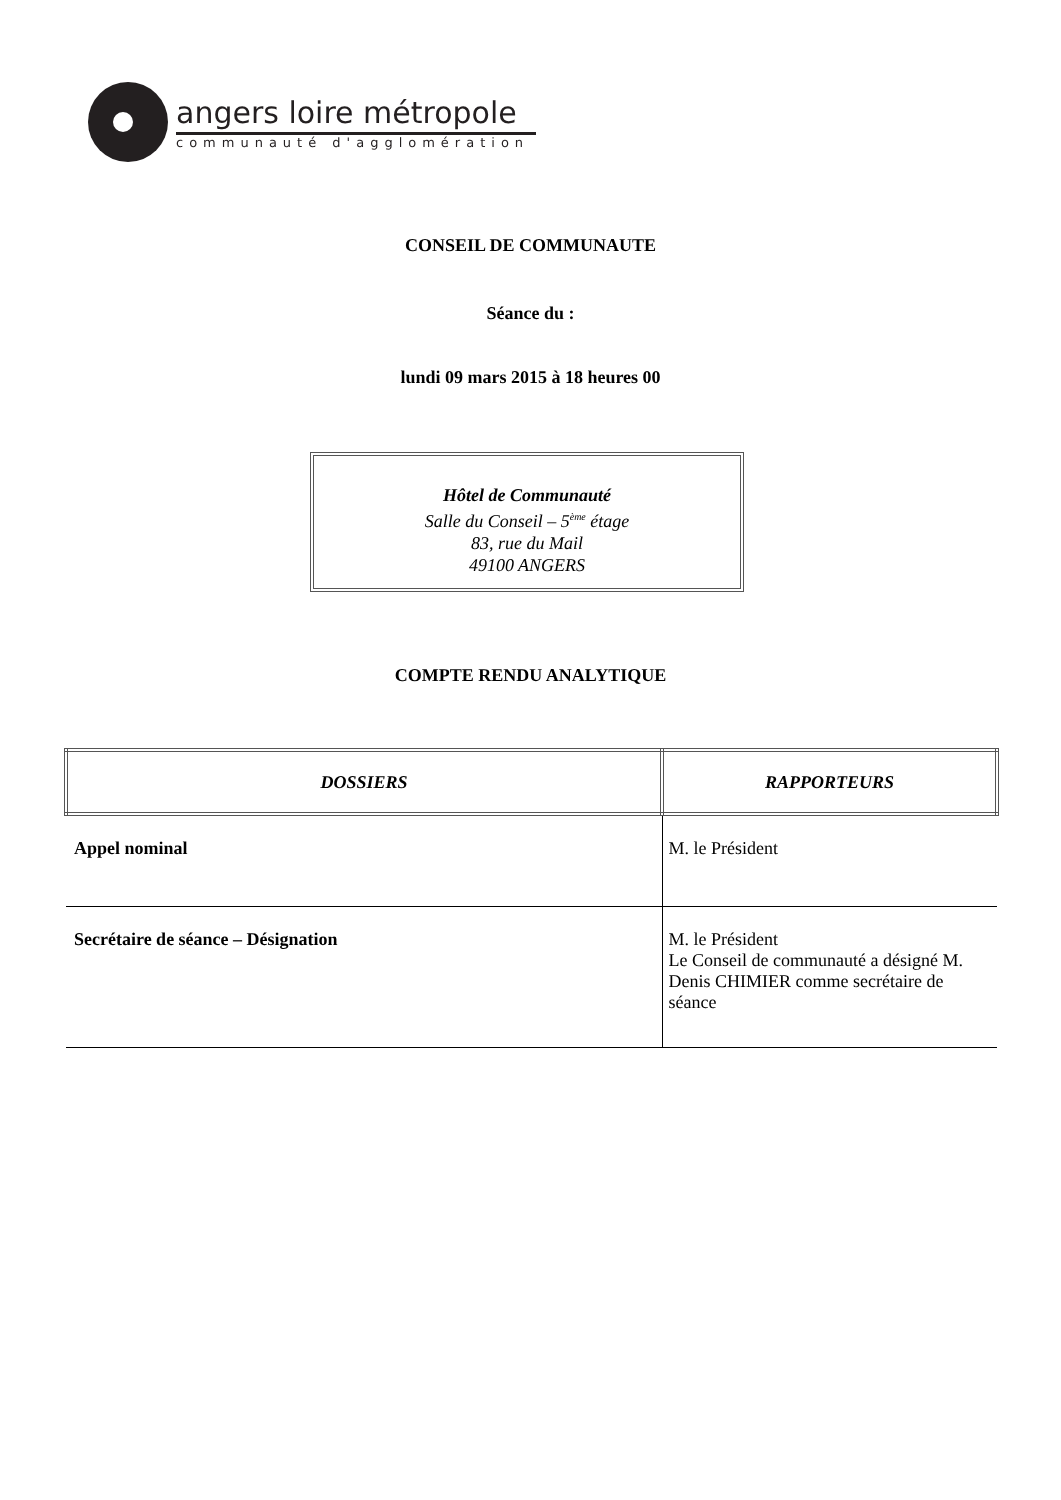angers loire métropole
communauté d'agglomération
CONSEIL DE COMMUNAUTE
Séance du :
lundi 09 mars 2015 à 18 heures 00
Hôtel de Communauté
Salle du Conseil – 5<sup>ème</sup> étage
83, rue du Mail
49100 ANGERS
COMPTE RENDU ANALYTIQUE
| DOSSIERS | RAPPORTEURS |
| --- | --- |
| Appel nominal | M. le Président |
| Secrétaire de séance – Désignation | M. le Président Le Conseil de communauté a désigné M. Denis CHIMIER comme secrétaire de séance |